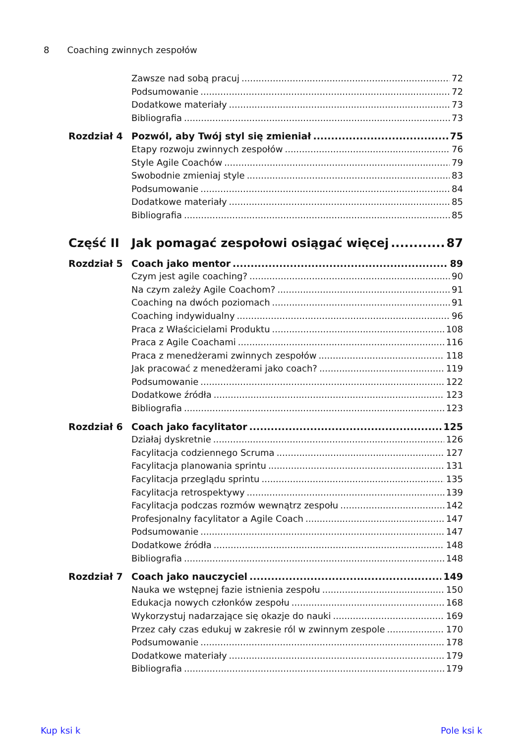8 Coaching zwinnych zespołów
Zawsze nad sobą pracuj 72
Podsumowanie 72
Dodatkowe materiały 73
Bibliografia 73
Rozdział 4 Pozwól, aby Twój styl się zmieniał 75
Etapy rozwoju zwinnych zespołów 76
Style Agile Coachów 79
Swobodnie zmieniaj style 83
Podsumowanie 84
Dodatkowe materiały 85
Bibliografia 85
Część II Jak pomagać zespołowi osiągać więcej 87
Rozdział 5 Coach jako mentor 89
Czym jest agile coaching? 90
Na czym zależy Agile Coachom? 91
Coaching na dwóch poziomach 91
Coaching indywidualny 96
Praca z Właścicielami Produktu 108
Praca z Agile Coachami 116
Praca z menedżerami zwinnych zespołów 118
Jak pracować z menedżerami jako coach? 119
Podsumowanie 122
Dodatkowe źródła 123
Bibliografia 123
Rozdział 6 Coach jako facylitator 125
Działaj dyskretnie 126
Facylitacja codziennego Scruma 127
Facylitacja planowania sprintu 131
Facylitacja przeglądu sprintu 135
Facylitacja retrospektywy 139
Facylitacja podczas rozmów wewnątrz zespołu 142
Profesjonalny facylitator a Agile Coach 147
Podsumowanie 147
Dodatkowe źródła 148
Bibliografia 148
Rozdział 7 Coach jako nauczyciel 149
Nauka we wstępnej fazie istnienia zespołu 150
Edukacja nowych członków zespołu 168
Wykorzystuj nadarzające się okazje do nauki 169
Przez cały czas edukuj w zakresie ról w zwinnym zespole 170
Podsumowanie 178
Dodatkowe materiały 179
Bibliografia 179
Kup ksi k Pole ksi k